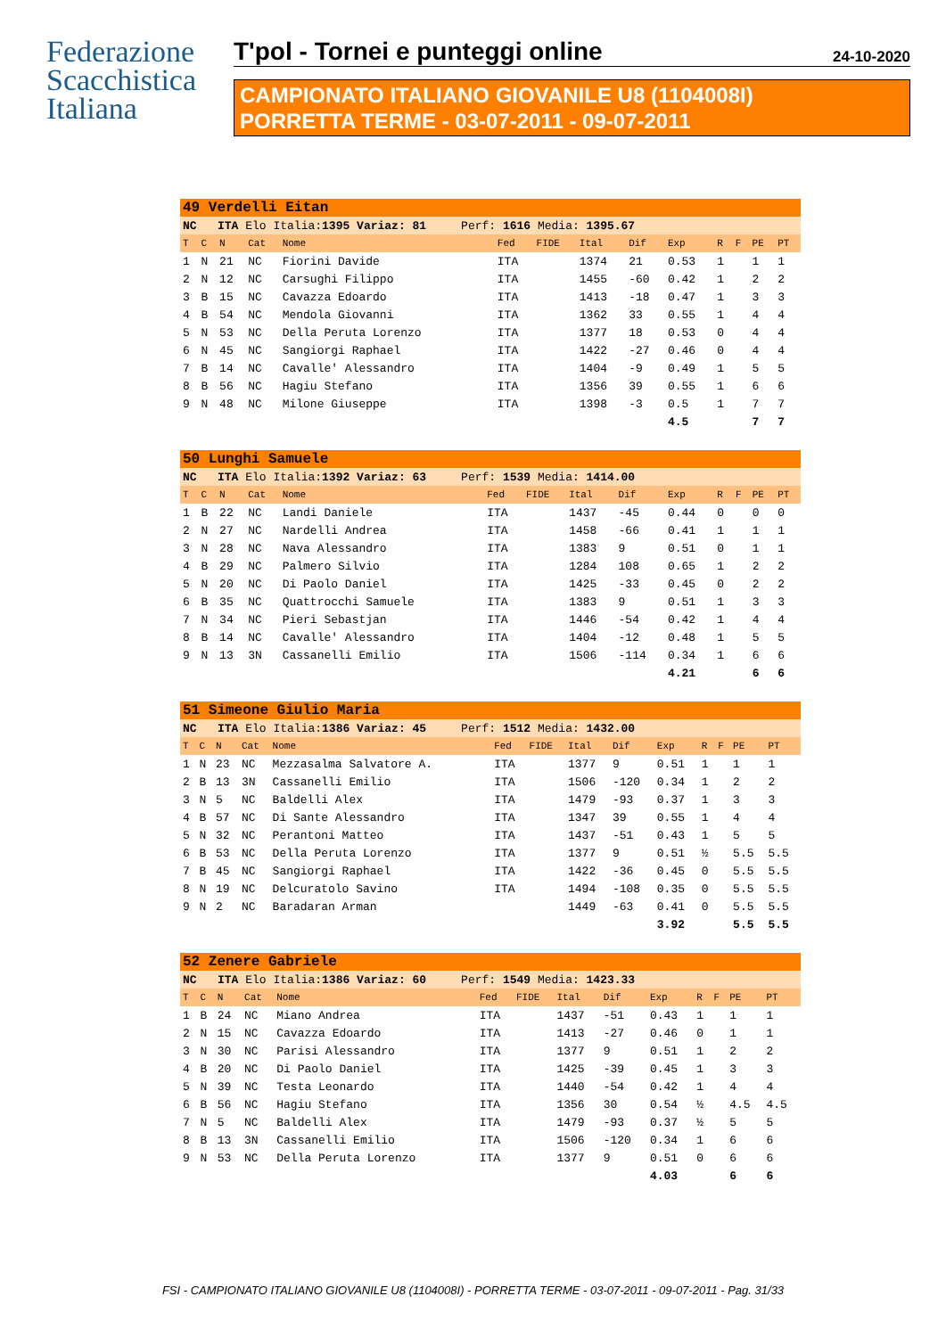Federazione
Scacchistica
Italiana
T'pol - Tornei e punteggi online 24-10-2020
CAMPIONATO ITALIANO GIOVANILE U8 (1104008I)
PORRETTA TERME - 03-07-2011 - 09-07-2011
| 49 Verdelli Eitan | | | | | | | | | | | | | |
| NC ITA Elo Italia: 1395 Variaz: 81 Perf: 1616 Media: 1395.67 | | | | | | | | | | | | | |
| T | C | N | Cat | Nome | Fed | FIDE | Ital | Dif | Exp | R | F | PE | PT |
| 1 | N | 21 | NC | Fiorini Davide | ITA | | 1374 | 21 | 0.53 | 1 | | 1 | 1 |
| 2 | N | 12 | NC | Carsughi Filippo | ITA | | 1455 | -60 | 0.42 | 1 | | 2 | 2 |
| 3 | B | 15 | NC | Cavazza Edoardo | ITA | | 1413 | -18 | 0.47 | 1 | | 3 | 3 |
| 4 | B | 54 | NC | Mendola Giovanni | ITA | | 1362 | 33 | 0.55 | 1 | | 4 | 4 |
| 5 | N | 53 | NC | Della Peruta Lorenzo | ITA | | 1377 | 18 | 0.53 | 0 | | 4 | 4 |
| 6 | N | 45 | NC | Sangiorgi Raphael | ITA | | 1422 | -27 | 0.46 | 0 | | 4 | 4 |
| 7 | B | 14 | NC | Cavalle' Alessandro | ITA | | 1404 | -9 | 0.49 | 1 | | 5 | 5 |
| 8 | B | 56 | NC | Hagiu Stefano | ITA | | 1356 | 39 | 0.55 | 1 | | 6 | 6 |
| 9 | N | 48 | NC | Milone Giuseppe | ITA | | 1398 | -3 | 0.5 | 1 | | 7 | 7 |
| | | | | | | | | | 4.5 | | | 7 | 7 |
| 50 Lunghi Samuele | | | | | | | | | | | | | |
| NC ITA Elo Italia: 1392 Variaz: 63 Perf: 1539 Media: 1414.00 | | | | | | | | | | | | | |
| T | C | N | Cat | Nome | Fed | FIDE | Ital | Dif | Exp | R | F | PE | PT |
| 1 | B | 22 | NC | Landi Daniele | ITA | | 1437 | -45 | 0.44 | 0 | | 0 | 0 |
| 2 | N | 27 | NC | Nardelli Andrea | ITA | | 1458 | -66 | 0.41 | 1 | | 1 | 1 |
| 3 | N | 28 | NC | Nava Alessandro | ITA | | 1383 | 9 | 0.51 | 0 | | 1 | 1 |
| 4 | B | 29 | NC | Palmero Silvio | ITA | | 1284 | 108 | 0.65 | 1 | | 2 | 2 |
| 5 | N | 20 | NC | Di Paolo Daniel | ITA | | 1425 | -33 | 0.45 | 0 | | 2 | 2 |
| 6 | B | 35 | NC | Quattrocchi Samuele | ITA | | 1383 | 9 | 0.51 | 1 | | 3 | 3 |
| 7 | N | 34 | NC | Pieri Sebastjan | ITA | | 1446 | -54 | 0.42 | 1 | | 4 | 4 |
| 8 | B | 14 | NC | Cavalle' Alessandro | ITA | | 1404 | -12 | 0.48 | 1 | | 5 | 5 |
| 9 | N | 13 | 3N | Cassanelli Emilio | ITA | | 1506 | -114 | 0.34 | 1 | | 6 | 6 |
| | | | | | | | | | 4.21 | | | 6 | 6 |
| 51 Simeone Giulio Maria | | | | | | | | | | | | | |
| NC ITA Elo Italia: 1386 Variaz: 45 Perf: 1512 Media: 1432.00 | | | | | | | | | | | | | |
| T | C | N | Cat | Nome | Fed | FIDE | Ital | Dif | Exp | R | F | PE | PT |
| 1 | N | 23 | NC | Mezzasalma Salvatore A. | ITA | | 1377 | 9 | 0.51 | 1 | | 1 | 1 |
| 2 | B | 13 | 3N | Cassanelli Emilio | ITA | | 1506 | -120 | 0.34 | 1 | | 2 | 2 |
| 3 | N | 5 | NC | Baldelli Alex | ITA | | 1479 | -93 | 0.37 | 1 | | 3 | 3 |
| 4 | B | 57 | NC | Di Sante Alessandro | ITA | | 1347 | 39 | 0.55 | 1 | | 4 | 4 |
| 5 | N | 32 | NC | Perantoni Matteo | ITA | | 1437 | -51 | 0.43 | 1 | | 5 | 5 |
| 6 | B | 53 | NC | Della Peruta Lorenzo | ITA | | 1377 | 9 | 0.51 | ½ | | 5.5 | 5.5 |
| 7 | B | 45 | NC | Sangiorgi Raphael | ITA | | 1422 | -36 | 0.45 | 0 | | 5.5 | 5.5 |
| 8 | N | 19 | NC | Delcuratolo Savino | ITA | | 1494 | -108 | 0.35 | 0 | | 5.5 | 5.5 |
| 9 | N | 2 | NC | Baradaran Arman | | | 1449 | -63 | 0.41 | 0 | | 5.5 | 5.5 |
| | | | | | | | | | 3.92 | | | 5.5 | 5.5 |
| 52 Zenere Gabriele | | | | | | | | | | | | | |
| NC ITA Elo Italia: 1386 Variaz: 60 Perf: 1549 Media: 1423.33 | | | | | | | | | | | | | |
| T | C | N | Cat | Nome | Fed | FIDE | Ital | Dif | Exp | R | F | PE | PT |
| 1 | B | 24 | NC | Miano Andrea | ITA | | 1437 | -51 | 0.43 | 1 | | 1 | 1 |
| 2 | N | 15 | NC | Cavazza Edoardo | ITA | | 1413 | -27 | 0.46 | 0 | | 1 | 1 |
| 3 | N | 30 | NC | Parisi Alessandro | ITA | | 1377 | 9 | 0.51 | 1 | | 2 | 2 |
| 4 | B | 20 | NC | Di Paolo Daniel | ITA | | 1425 | -39 | 0.45 | 1 | | 3 | 3 |
| 5 | N | 39 | NC | Testa Leonardo | ITA | | 1440 | -54 | 0.42 | 1 | | 4 | 4 |
| 6 | B | 56 | NC | Hagiu Stefano | ITA | | 1356 | 30 | 0.54 | ½ | | 4.5 | 4.5 |
| 7 | N | 5 | NC | Baldelli Alex | ITA | | 1479 | -93 | 0.37 | ½ | | 5 | 5 |
| 8 | B | 13 | 3N | Cassanelli Emilio | ITA | | 1506 | -120 | 0.34 | 1 | | 6 | 6 |
| 9 | N | 53 | NC | Della Peruta Lorenzo | ITA | | 1377 | 9 | 0.51 | 0 | | 6 | 6 |
| | | | | | | | | | 4.03 | | | 6 | 6 |
FSI - CAMPIONATO ITALIANO GIOVANILE U8 (1104008I) - PORRETTA TERME - 03-07-2011 - 09-07-2011 - Pag. 31/33